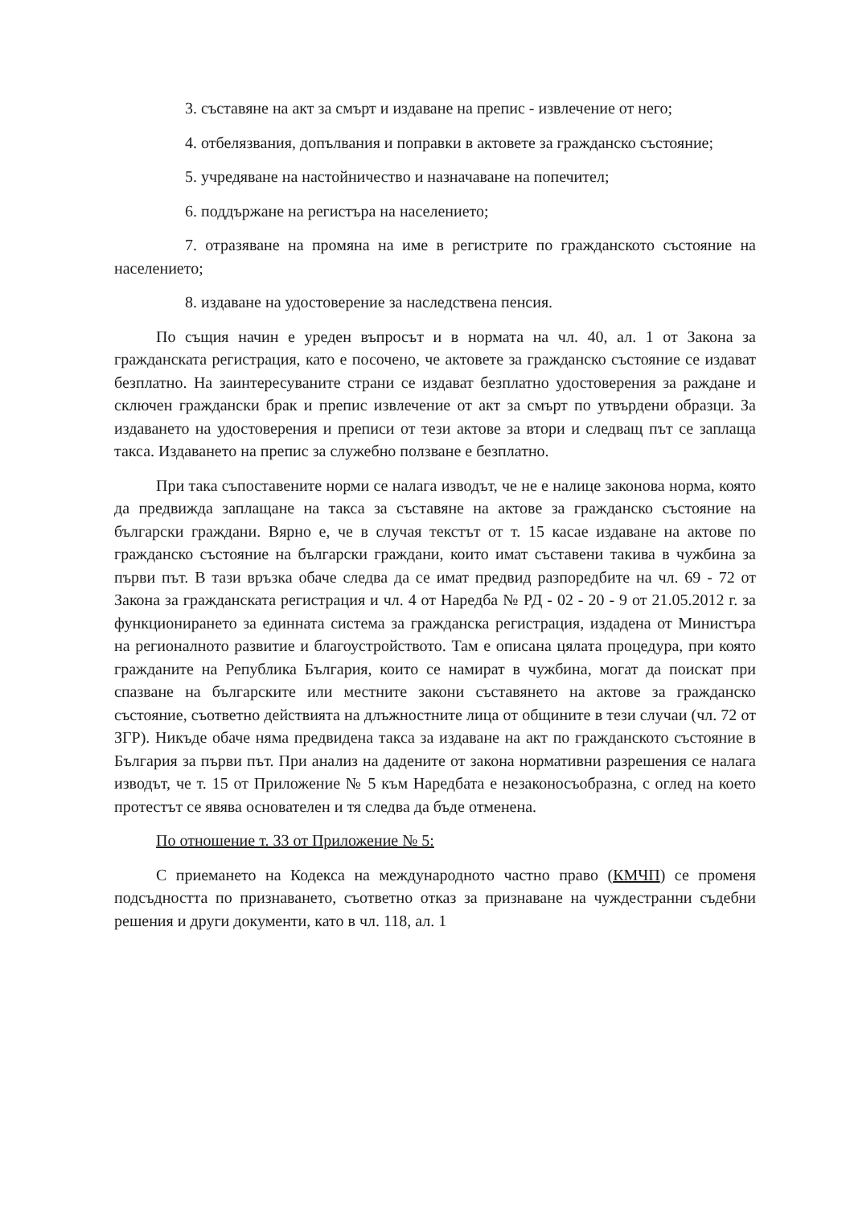3. съставяне на акт за смърт и издаване на препис - извлечение от него;
4. отбелязвания, допълвания и поправки в актовете за гражданско състояние;
5. учредяване на настойничество и назначаване на попечител;
6. поддържане на регистъра на населението;
7. отразяване на промяна на име в регистрите по гражданското състояние на населението;
8. издаване на удостоверение за наследствена пенсия.
По същия начин е уреден въпросът и в нормата на чл. 40, ал. 1 от Закона за гражданската регистрация, като е посочено, че актовете за гражданско състояние се издават безплатно. На заинтересуваните страни се издават безплатно удостоверения за раждане и сключен граждански брак и препис извлечение от акт за смърт по утвърдени образци. За издаването на удостоверения и преписи от тези актове за втори и следващ път се заплаща такса. Издаването на препис за служебно ползване е безплатно.
При така съпоставените норми се налага изводът, че не е налице законова норма, която да предвижда заплащане на такса за съставяне на актове за гражданско състояние на български граждани. Вярно е, че в случая текстът от т. 15 касае издаване на актове по гражданско състояние на български граждани, които имат съставени такива в чужбина за първи път. В тази връзка обаче следва да се имат предвид разпоредбите на чл. 69 - 72 от Закона за гражданската регистрация и чл. 4 от Наредба № РД - 02 - 20 - 9 от 21.05.2012 г. за функционирането за единната система за гражданска регистрация, издадена от Министъра на регионалното развитие и благоустройството. Там е описана цялата процедура, при която гражданите на Република България, които се намират в чужбина, могат да поискат при спазване на българските или местните закони съставянето на актове за гражданско състояние, съответно действията на длъжностните лица от общините в тези случаи (чл. 72 от ЗГР). Никъде обаче няма предвидена такса за издаване на акт по гражданското състояние в България за първи път. При анализ на дадените от закона нормативни разрешения се налага изводът, че т. 15 от Приложение № 5 към Наредбата е незаконосъобразна, с оглед на което протестът се явява основателен и тя следва да бъде отменена.
По отношение т. 33 от Приложение № 5:
С приемането на Кодекса на международното частно право (КМЧП) се променя подсъдността по признаването, съответно отказ за признаване на чуждестранни съдебни решения и други документи, като в чл. 118, ал. 1